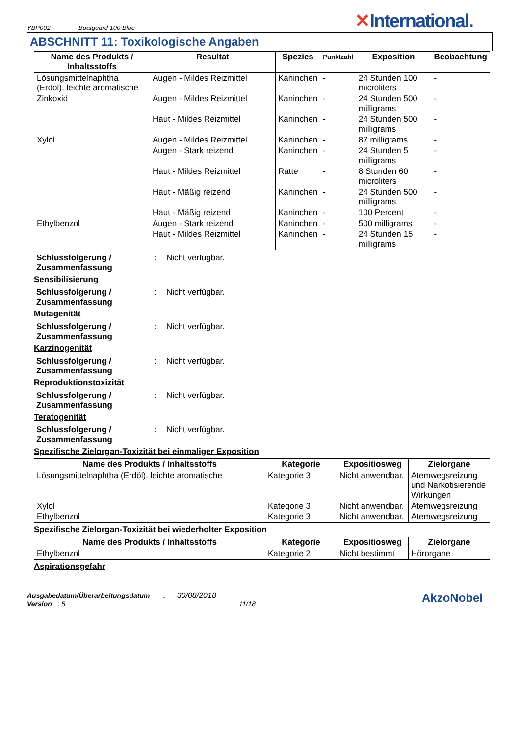YBP002
Boatguard 100 Blue
✕International.
ABSCHNITT 11: Toxikologische Angaben
| Name des Produkts / Inhaltsstoffs | Resultat | Spezies | Punktzahl | Exposition | Beobachtung |
| --- | --- | --- | --- | --- | --- |
| Lösungsmittelnaphtha (Erdöl), leichte aromatische | Augen - Mildes Reizmittel | Kaninchen | - | 24 Stunden 100 microliters | - |
| Zinkoxid | Augen - Mildes Reizmittel | Kaninchen | - | 24 Stunden 500 milligrams | - |
| | Haut - Mildes Reizmittel | Kaninchen | - | 24 Stunden 500 milligrams | - |
| Xylol | Augen - Mildes Reizmittel | Kaninchen | - | 87 milligrams | - |
| | Augen - Stark reizend | Kaninchen | - | 24 Stunden 5 milligrams | - |
| | Haut - Mildes Reizmittel | Ratte | - | 8 Stunden 60 microliters | - |
| | Haut - Mäßig reizend | Kaninchen | - | 24 Stunden 500 milligrams | - |
| | Haut - Mäßig reizend | Kaninchen | - | 100 Percent | - |
| Ethylbenzol | Augen - Stark reizend | Kaninchen | - | 500 milligrams | - |
| | Haut - Mildes Reizmittel | Kaninchen | - | 24 Stunden 15 milligrams | - |
Schlussfolgerung / Zusammenfassung
: Nicht verfügbar.
Sensibilisierung
Schlussfolgerung / Zusammenfassung
: Nicht verfügbar.
Mutagenität
Schlussfolgerung / Zusammenfassung
: Nicht verfügbar.
Karzinogenität
Schlussfolgerung / Zusammenfassung
: Nicht verfügbar.
Reproduktionstoxizität
Schlussfolgerung / Zusammenfassung
: Nicht verfügbar.
Teratogenität
Schlussfolgerung / Zusammenfassung
: Nicht verfügbar.
Spezifische Zielorgan-Toxizität bei einmaliger Exposition
| Name des Produkts / Inhaltsstoffs | Kategorie | Expositiosweg | Zielorgane |
| --- | --- | --- | --- |
| Lösungsmittelnaphtha (Erdöl), leichte aromatische | Kategorie 3 | Nicht anwendbar. | Atemwegsreizung und Narkotisierende Wirkungen |
| Xylol | Kategorie 3 | Nicht anwendbar. | Atemwegsreizung |
| Ethylbenzol | Kategorie 3 | Nicht anwendbar. | Atemwegsreizung |
Spezifische Zielorgan-Toxizität bei wiederholter Exposition
| Name des Produkts / Inhaltsstoffs | Kategorie | Expositiosweg | Zielorgane |
| --- | --- | --- | --- |
| Ethylbenzol | Kategorie 2 | Nicht bestimmt | Hörorgane |
Aspirationsgefahr
Ausgabedatum/Überarbeitungsdatum : 30/08/2018
Version : 5 11/18
AkzoNobel